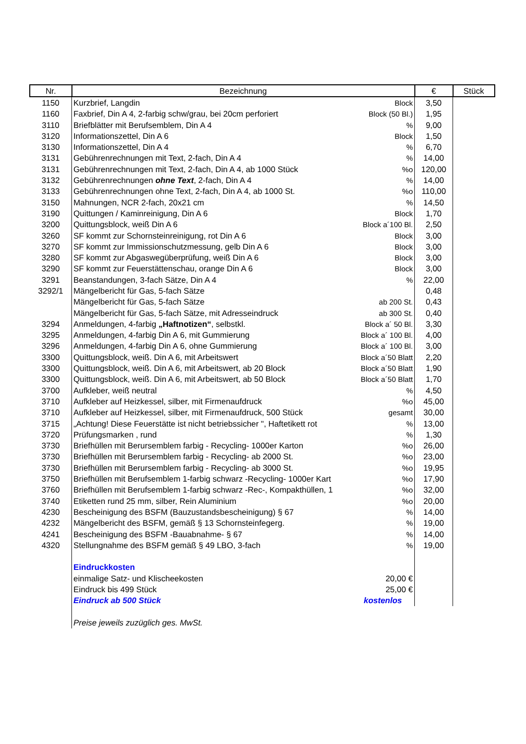| Nr. | Bezeichnung | | € | Stück |
| --- | --- | --- | --- | --- |
| 1150 | Kurzbrief, Langdin | Block | 3,50 | |
| 1160 | Faxbrief, Din A 4, 2-farbig schw/grau, bei 20cm perforiert | Block (50 Bl.) | 1,95 | |
| 3110 | Briefblätter mit Berufsemblem, Din A 4 | % | 9,00 | |
| 3120 | Informationszettel, Din A 6 | Block | 1,50 | |
| 3130 | Informationszettel, Din A 4 | % | 6,70 | |
| 3131 | Gebührenrechnungen mit Text, 2-fach, Din A 4 | % | 14,00 | |
| 3131 | Gebührenrechnungen mit Text, 2-fach, Din A 4, ab 1000 Stück | %o | 120,00 | |
| 3132 | Gebührenrechnungen ohne Text , 2-fach, Din A 4 | % | 14,00 | |
| 3133 | Gebührenrechnungen ohne Text, 2-fach, Din A 4, ab 1000 St. | %o | 110,00 | |
| 3150 | Mahnungen, NCR 2-fach, 20x21 cm | % | 14,50 | |
| 3190 | Quittungen / Kaminreinigung, Din A 6 | Block | 1,70 | |
| 3200 | Quittungsblock, weiß Din A 6 | Block a´100 Bl. | 2,50 | |
| 3260 | SF kommt zur Schornsteinreinigung, rot Din A 6 | Block | 3,00 | |
| 3270 | SF kommt zur Immissionschutzmessung, gelb Din A 6 | Block | 3,00 | |
| 3280 | SF kommt zur Abgaswegüberprüfung, weiß Din A 6 | Block | 3,00 | |
| 3290 | SF kommt zur Feuerstättenschau, orange Din A 6 | Block | 3,00 | |
| 3291 | Beanstandungen, 3-fach Sätze, Din A 4 | % | 22,00 | |
| 3292/1 | Mängelbericht für Gas, 5-fach Sätze | | 0,48 | |
| | Mängelbericht für Gas, 5-fach Sätze | ab 200 St. | 0,43 | |
| | Mängelbericht für Gas, 5-fach Sätze, mit Adresseindruck | ab 300 St. | 0,40 | |
| 3294 | Anmeldungen, 4-farbig „Haftnotizen“ , selbstkl. | Block a´ 50 Bl. | 3,30 | |
| 3295 | Anmeldungen, 4-farbig Din A 6, mit Gummierung | Block a´ 100 Bl. | 4,00 | |
| 3296 | Anmeldungen, 4-farbig Din A 6, ohne Gummierung | Block a´ 100 Bl. | 3,00 | |
| 3300 | Quittungsblock, weiß. Din A 6, mit Arbeitswert | Block a´50 Blatt | 2,20 | |
| 3300 | Quittungsblock, weiß. Din A 6, mit Arbeitswert, ab 20 Block | Block a´50 Blatt | 1,90 | |
| 3300 | Quittungsblock, weiß. Din A 6, mit Arbeitswert, ab 50 Block | Block a´50 Blatt | 1,70 | |
| 3700 | Aufkleber, weiß neutral | % | 4,50 | |
| 3710 | Aufkleber auf Heizkessel, silber, mit Firmenaufdruck | %o | 45,00 | |
| 3710 | Aufkleber auf Heizkessel, silber, mit Firmenaufdruck, 500 Stück | gesamt | 30,00 | |
| 3715 | „Achtung! Diese Feuerstätte ist nicht betriebssicher ", Haftetikett rot | % | 13,00 | |
| 3720 | Prüfungsmarken , rund | % | 1,30 | |
| 3730 | Briefhüllen mit Berursemblem farbig - Recycling- 1000er Karton | %o | 26,00 | |
| 3730 | Briefhüllen mit Berursemblem farbig - Recycling- ab 2000 St. | %o | 23,00 | |
| 3730 | Briefhüllen mit Berursemblem farbig - Recycling- ab 3000 St. | %o | 19,95 | |
| 3750 | Briefhüllen mit Berufsemblem 1-farbig schwarz -Recycling- 1000er Kart | %o | 17,90 | |
| 3760 | Briefhüllen mit Berufsemblem 1-farbig schwarz -Rec-, Kompakthüllen, 1 | %o | 32,00 | |
| 3740 | Etiketten rund 25 mm, silber, Rein Aluminium | %o | 20,00 | |
| 4230 | Bescheinigung des BSFM (Bauzustandsbescheinigung) § 67 | % | 14,00 | |
| 4232 | Mängelbericht des BSFM, gemäß § 13 Schornsteinfegerg. | % | 19,00 | |
| 4241 | Bescheinigung des BSFM -Bauabnahme- § 67 | % | 14,00 | |
| 4320 | Stellungnahme des BSFM gemäß § 49 LBO, 3-fach | % | 19,00 | |
| | Eindruckkosten | | | |
| | einmalige Satz- und Klischeekosten | 20,00 € | | |
| | Eindruck bis 499 Stück | 25,00 € | | |
| | Eindruck ab 500 Stück | kostenlos | | |
| | Preise jeweils zuzüglich ges. MwSt. | | | |